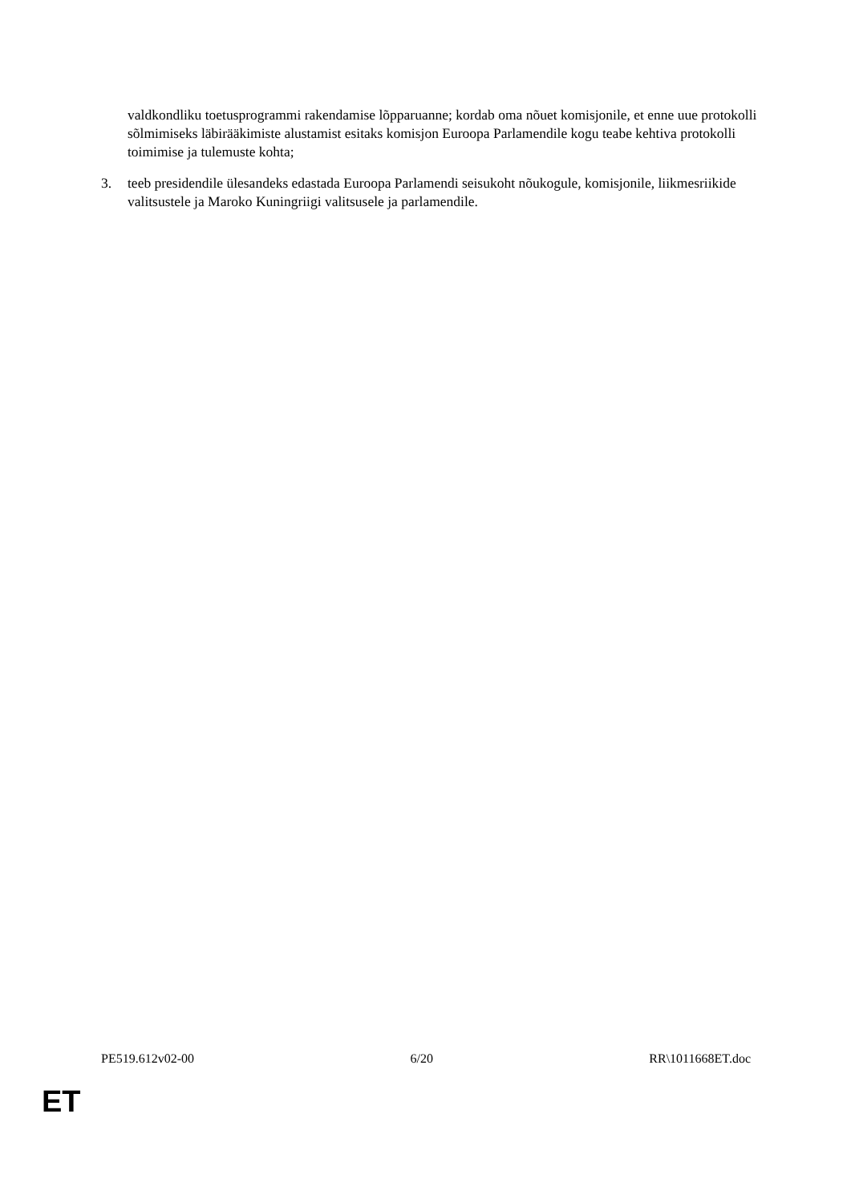valdkondliku toetusprogrammi rakendamise lõpparuanne; kordab oma nõuet komisjonile, et enne uue protokolli sõlmimiseks läbirääkimiste alustamist esitaks komisjon Euroopa Parlamendile kogu teabe kehtiva protokolli toimimise ja tulemuste kohta;
3. teeb presidendile ülesandeks edastada Euroopa Parlamendi seisukoht nõukogule, komisjonile, liikmesriikide valitsustele ja Maroko Kuningriigi valitsusele ja parlamendile.
PE519.612v02-00 6/20 RR\1011668ET.doc
ET